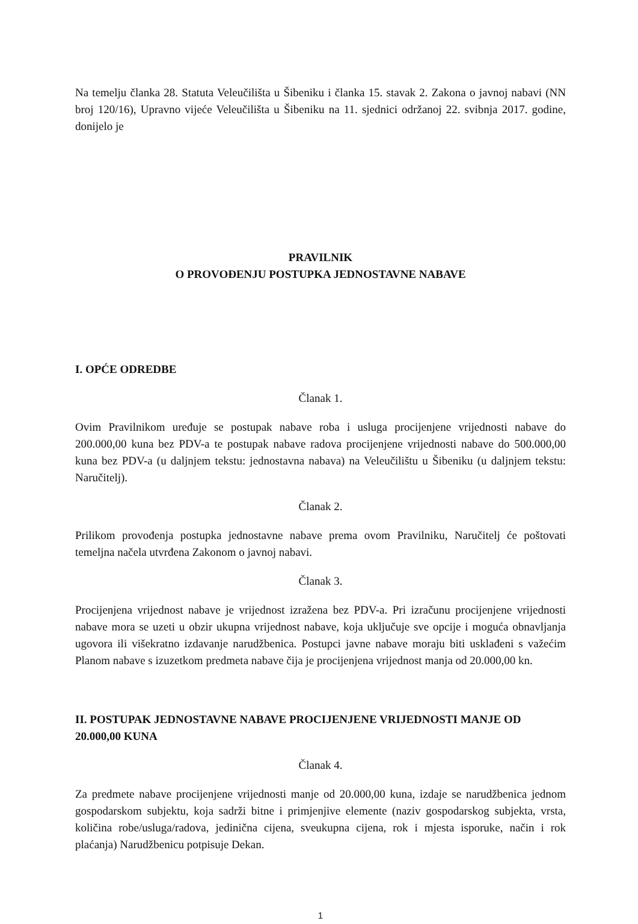Na temelju članka 28. Statuta Veleučilišta u Šibeniku i članka 15. stavak 2. Zakona o javnoj nabavi (NN broj 120/16), Upravno vijeće Veleučilišta u Šibeniku na 11. sjednici održanoj 22. svibnja 2017. godine, donijelo je
PRAVILNIK
O PROVOĐENJU POSTUPKA JEDNOSTAVNE NABAVE
I. OPĆE ODREDBE
Članak 1.
Ovim Pravilnikom uređuje se postupak nabave roba i usluga procijenjene vrijednosti nabave do 200.000,00 kuna bez PDV-a te postupak nabave radova procijenjene vrijednosti nabave do 500.000,00 kuna bez PDV-a (u daljnjem tekstu: jednostavna nabava) na Veleučilištu u Šibeniku (u daljnjem tekstu: Naručitelj).
Članak 2.
Prilikom provođenja postupka jednostavne nabave prema ovom Pravilniku, Naručitelj će poštovati temeljna načela utvrđena Zakonom o javnoj nabavi.
Članak 3.
Procijenjena vrijednost nabave je vrijednost izražena bez PDV-a. Pri izračunu procijenjene vrijednosti nabave mora se uzeti u obzir ukupna vrijednost nabave, koja uključuje sve opcije i moguća obnavljanja ugovora ili višekratno izdavanje narudžbenica. Postupci javne nabave moraju biti usklađeni s važećim Planom nabave s izuzetkom predmeta nabave čija je procijenjena vrijednost manja od 20.000,00 kn.
II. POSTUPAK JEDNOSTAVNE NABAVE PROCIJENJENE VRIJEDNOSTI MANJE OD 20.000,00 KUNA
Članak 4.
Za predmete nabave procijenjene vrijednosti manje od 20.000,00 kuna, izdaje se narudžbenica jednom gospodarskom subjektu, koja sadrži bitne i primjenjive elemente (naziv gospodarskog subjekta, vrsta, količina robe/usluga/radova, jedinična cijena, sveukupna cijena, rok i mjesta isporuke, način i rok plaćanja) Narudžbenicu potpisuje Dekan.
1